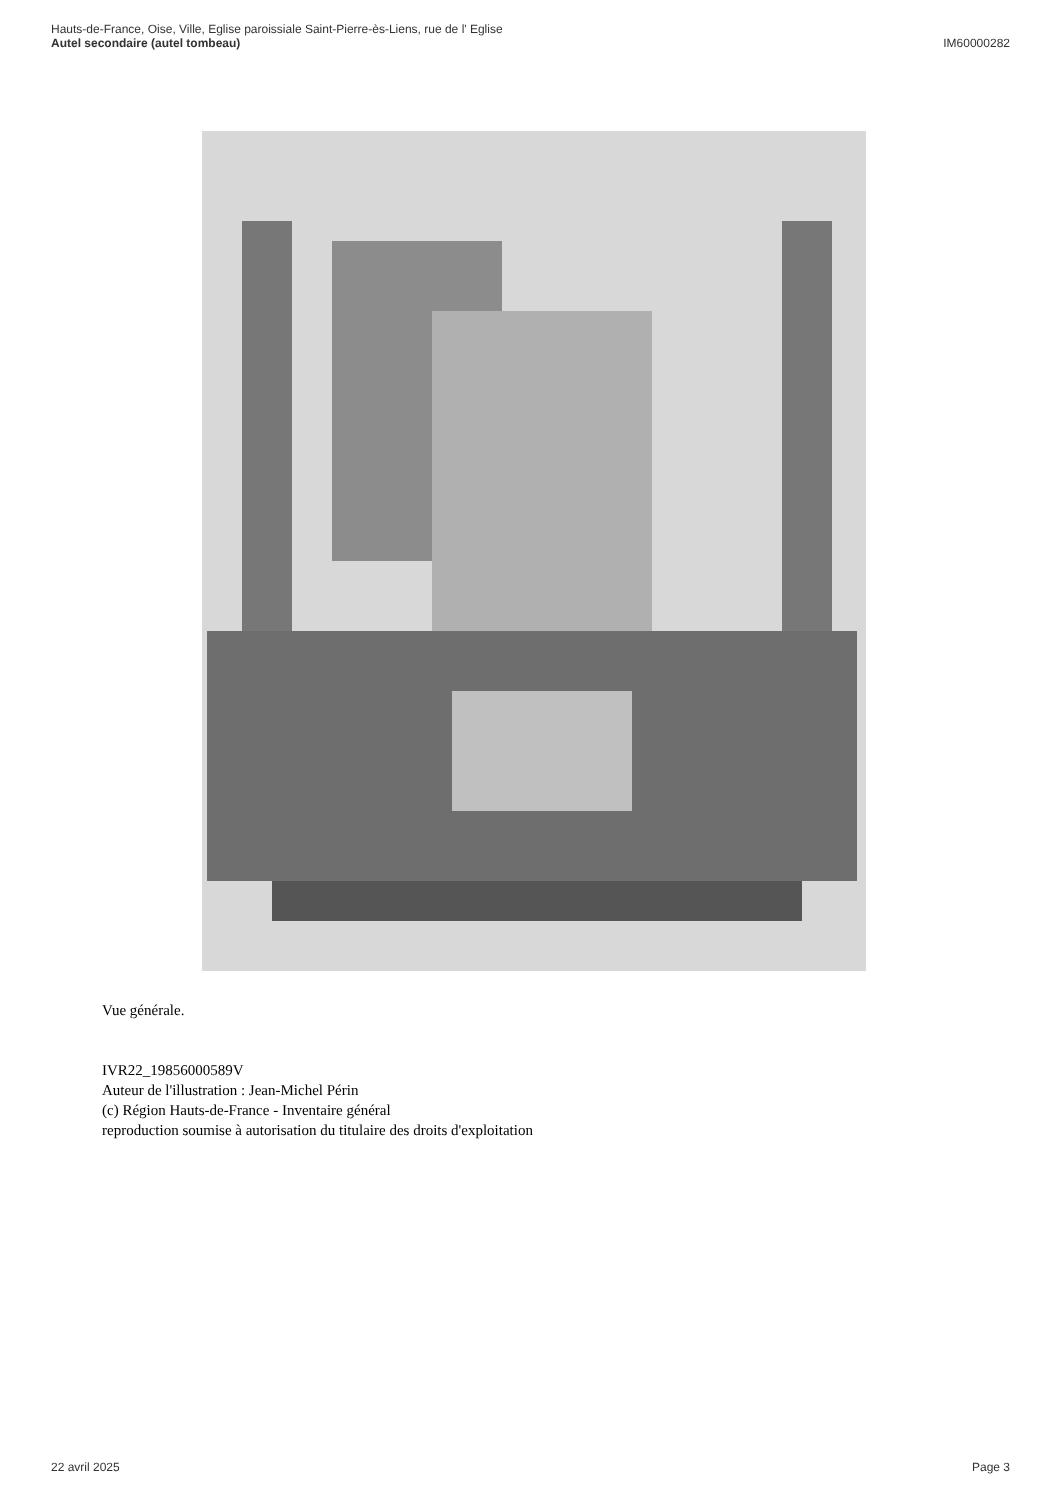Hauts-de-France, Oise, Ville, Eglise paroissiale Saint-Pierre-ès-Liens, rue de l' Eglise
Autel secondaire (autel tombeau)
IM60000282
Vue générale.
IVR22_19856000589V
Auteur de l'illustration : Jean-Michel Périn
(c) Région Hauts-de-France - Inventaire général
reproduction soumise à autorisation du titulaire des droits d'exploitation
22 avril 2025 Page 3